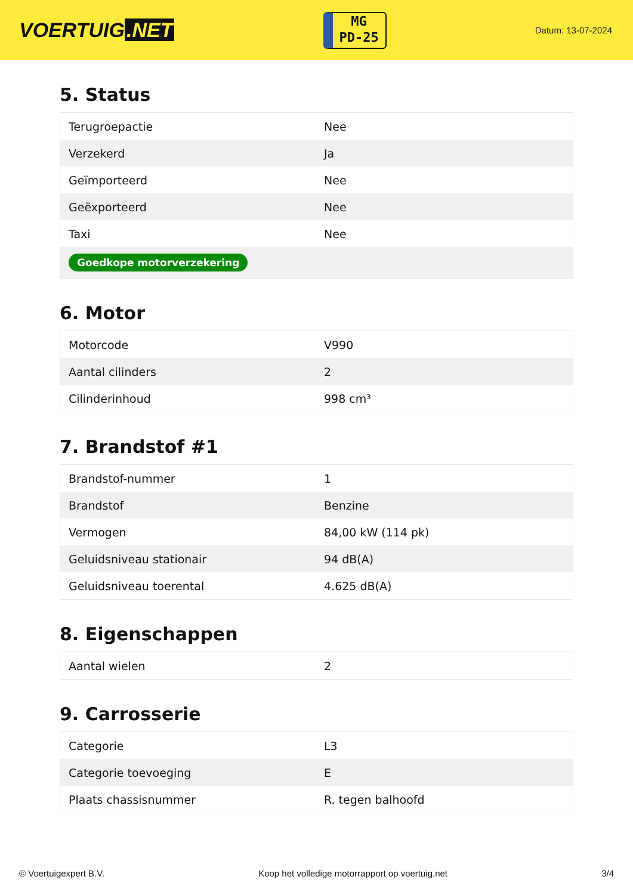VOERTUIG.NET
MG
PD-25
Datum: 13-07-2024
5. Status
| Terugroepactie | Nee |
| Verzekerd | Ja |
| Geïmporteerd | Nee |
| Geëxporteerd | Nee |
| Taxi | Nee |
| Goedkope motorverzekering | |
6. Motor
| Motorcode | V990 |
| Aantal cilinders | 2 |
| Cilinderinhoud | 998 cm³ |
7. Brandstof #1
| Brandstof-nummer | 1 |
| Brandstof | Benzine |
| Vermogen | 84,00 kW (114 pk) |
| Geluidsniveau stationair | 94 dB(A) |
| Geluidsniveau toerental | 4.625 dB(A) |
8. Eigenschappen
| Aantal wielen | 2 |
9. Carrosserie
| Categorie | L3 |
| Categorie toevoeging | E |
| Plaats chassisnummer | R. tegen balhoofd |
© Voertuigexpert B.V. Koop het volledige motorrapport op voertuig.net 3/4